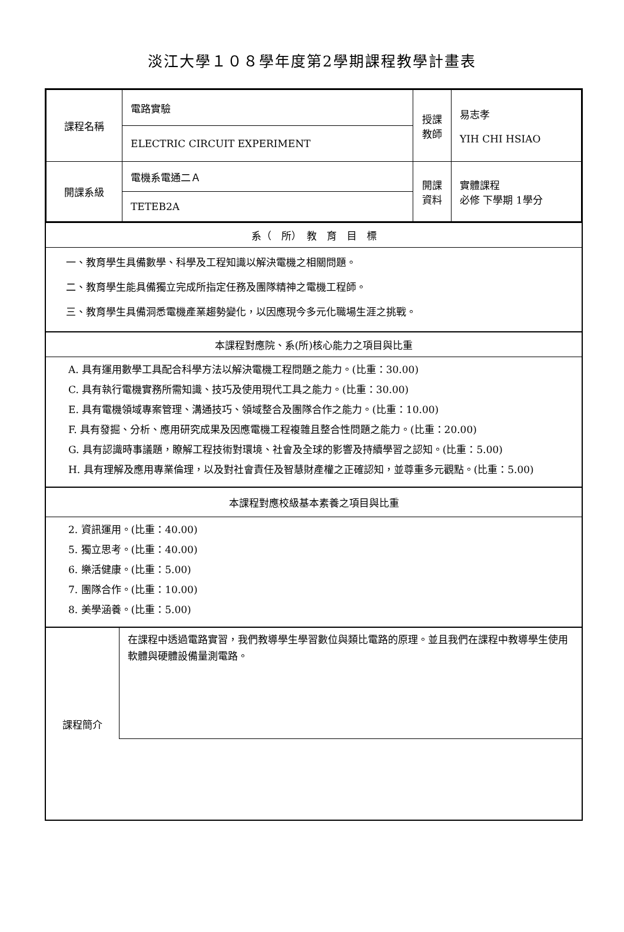淡江大學１０８學年度第2學期課程教學計畫表
| 課程名稱 | 電路實驗 | 授課 教師 | 易志孝 YIH CHI HSIAO |
| | ELECTRIC CIRCUIT EXPERIMENT | | |
| 開課系級 | 電機系電通二Ａ | 開課 資料 | 實體課程 必修 下學期 1學分 |
| | TETEB2A | | |
系（　所）　教　育　目　標
一、教育學生具備數學、科學及工程知識以解決電機之相關問題。
二、教育學生能具備獨立完成所指定任務及團隊精神之電機工程師。
三、教育學生具備洞悉電機產業趨勢變化，以因應現今多元化職場生涯之挑戰。
本課程對應院、系(所)核心能力之項目與比重
A. 具有運用數學工具配合科學方法以解決電機工程問題之能力。(比重：30.00)
C. 具有執行電機實務所需知識、技巧及使用現代工具之能力。(比重：30.00)
E. 具有電機領域專案管理、溝通技巧、領域整合及團隊合作之能力。(比重：10.00)
F. 具有發掘、分析、應用研究成果及因應電機工程複雜且整合性問題之能力。(比重：20.00)
G. 具有認識時事議題，瞭解工程技術對環境、社會及全球的影響及持續學習之認知。(比重：5.00)
H. 具有理解及應用專業倫理，以及對社會責任及智慧財產權之正確認知，並尊重多元觀點。(比重：5.00)
本課程對應校級基本素養之項目與比重
2. 資訊運用。(比重：40.00)
5. 獨立思考。(比重：40.00)
6. 樂活健康。(比重：5.00)
7. 團隊合作。(比重：10.00)
8. 美學涵養。(比重：5.00)
課程簡介
在課程中透過電路實習，我們教導學生學習數位與類比電路的原理。並且我們在課程中教導學生使用軟體與硬體設備量測電路。